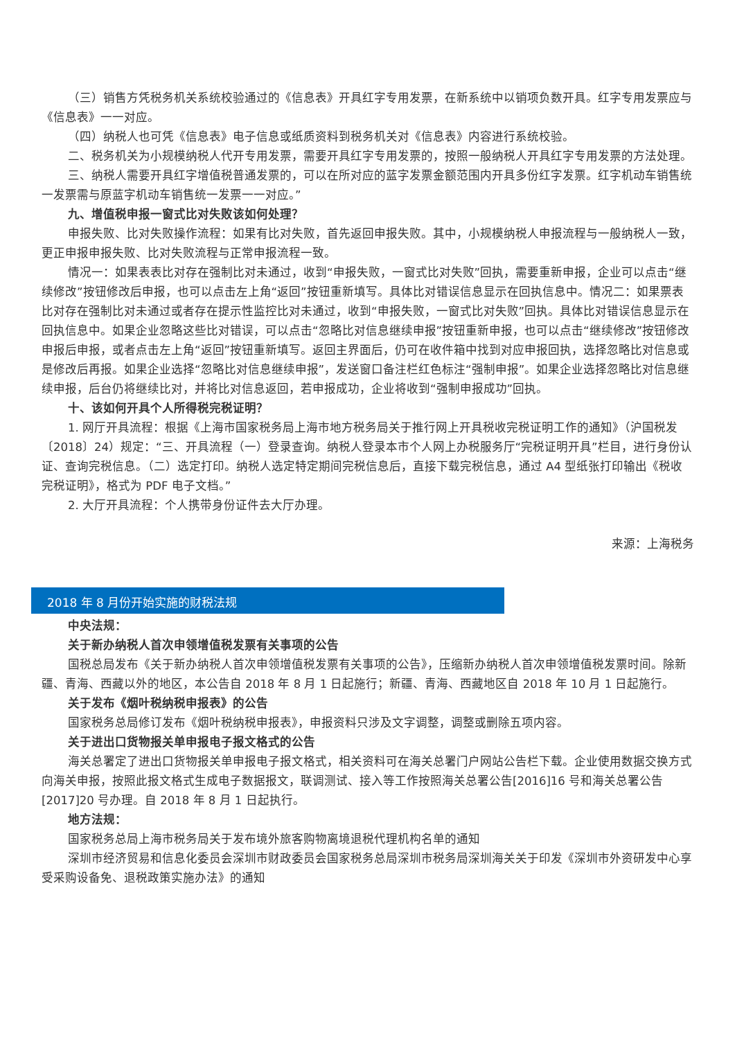（三）销售方凭税务机关系统校验通过的《信息表》开具红字专用发票，在新系统中以销项负数开具。红字专用发票应与《信息表》一一对应。
（四）纳税人也可凭《信息表》电子信息或纸质资料到税务机关对《信息表》内容进行系统校验。
二、税务机关为小规模纳税人代开专用发票，需要开具红字专用发票的，按照一般纳税人开具红字专用发票的方法处理。
三、纳税人需要开具红字增值税普通发票的，可以在所对应的蓝字发票金额范围内开具多份红字发票。红字机动车销售统一发票需与原蓝字机动车销售统一发票一一对应。”
九、增值税申报一窗式比对失败该如何处理？
申报失败、比对失败操作流程：如果有比对失败，首先返回申报失败。其中，小规模纳税人申报流程与一般纳税人一致，更正申报申报失败、比对失败流程与正常申报流程一致。
情况一：如果表表比对存在强制比对未通过，收到“申报失败，一窗式比对失败”回执，需要重新申报，企业可以点击“继续修改”按钮修改后申报，也可以点击左上角“返回”按钮重新填写。具体比对错误信息显示在回执信息中。情况二：如果票表比对存在强制比对未通过或者存在提示性监控比对未通过，收到“申报失败，一窗式比对失败”回执。具体比对错误信息显示在回执信息中。如果企业忽略这些比对错误，可以点击“忽略比对信息继续申报”按钮重新申报，也可以点击“继续修改”按钮修改申报后申报，或者点击左上角“返回”按钮重新填写。返回主界面后，仍可在收件箱中找到对应申报回执，选择忽略比对信息或是修改后再报。如果企业选择“忽略比对信息继续申报”，发送窗口备注栏红色标注“强制申报”。如果企业选择忽略比对信息继续申报，后台仍将继续比对，并将比对信息返回，若申报成功，企业将收到“强制申报成功”回执。
十、该如何开具个人所得税完税证明？
1. 网厅开具流程：根据《上海市国家税务局上海市地方税务局关于推行网上开具税收完税证明工作的通知》（沪国税发〔2018〕24）规定：“三、开具流程（一）登录查询。纳税人登录本市个人网上办税服务厅“完税证明开具”栏目，进行身份认证、查询完税信息。（二）选定打印。纳税人选定特定期间完税信息后，直接下载完税信息，通过 A4 型纸张打印输出《税收完税证明》，格式为 PDF 电子文档。”
2. 大厅开具流程：个人携带身份证件去大厅办理。
来源：上海税务
2018 年 8 月份开始实施的财税法规
中央法规：
关于新办纳税人首次申领增值税发票有关事项的公告
国税总局发布《关于新办纳税人首次申领增值税发票有关事项的公告》，压缩新办纳税人首次申领增值税发票时间。除新疆、青海、西藏以外的地区，本公告自 2018 年 8 月 1 日起施行；新疆、青海、西藏地区自 2018 年 10 月 1 日起施行。
关于发布《烟叶税纳税申报表》的公告
国家税务总局修订发布《烟叶税纳税申报表》，申报资料只涉及文字调整，调整或删除五项内容。
关于进出口货物报关单申报电子报文格式的公告
海关总署定了进出口货物报关单申报电子报文格式，相关资料可在海关总署门户网站公告栏下载。企业使用数据交换方式向海关申报，按照此报文格式生成电子数据报文，联调测试、接入等工作按照海关总署公告[2016]16 号和海关总署公告[2017]20 号办理。自 2018 年 8 月 1 日起执行。
地方法规：
国家税务总局上海市税务局关于发布境外旅客购物离境退税代理机构名单的通知
深圳市经济贸易和信息化委员会深圳市财政委员会国家税务总局深圳市税务局深圳海关关于印发《深圳市外资研发中心享受采购设备免、退税政策实施办法》的通知